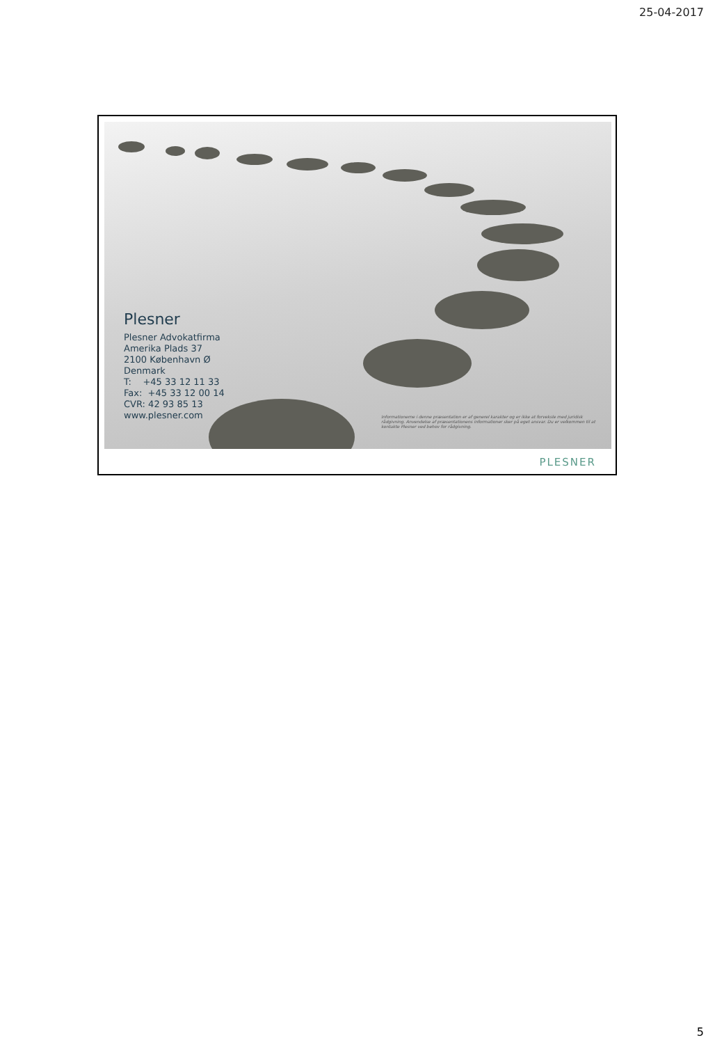25-04-2017
Plesner
Plesner Advokatfirma
Amerika Plads 37
2100 København Ø
Denmark
T: +45 33 12 11 33
Fax: +45 33 12 00 14
CVR: 42 93 85 13
www.plesner.com
Informationerne i denne præsentation er af generel karakter og er ikke at forveksle med juridisk rådgivning. Anvendelse af præsentationens informationer sker på eget ansvar. Du er velkommen til at kontakte Plesner ved behov for rådgivning.
PLESNER
5